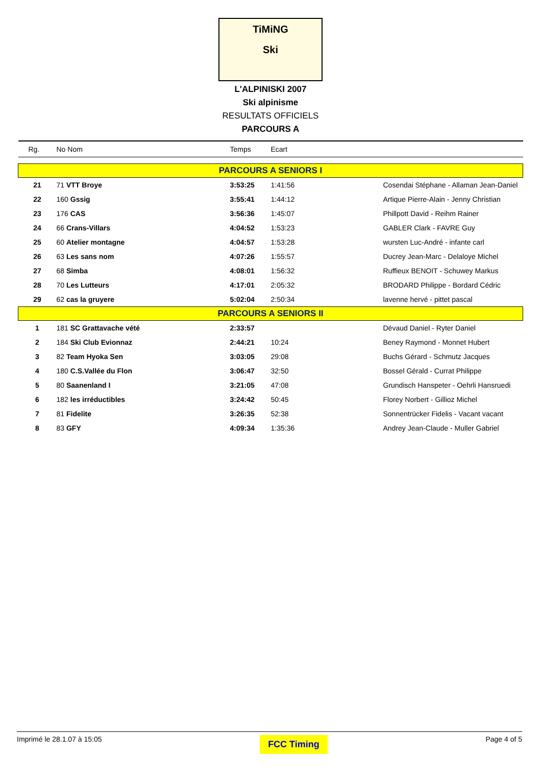TiMiNG
Ski
L'ALPINISKI 2007
Ski alpinisme
RESULTATS OFFICIELS
PARCOURS A
| Rg. | No Nom | Temps | Ecart | |
| --- | --- | --- | --- | --- |
| PARCOURS A SENIORS I | | | | |
| 21 | 71 VTT Broye | 3:53:25 | 1:41:56 | Cosendai Stéphane - Allaman Jean-Daniel |
| 22 | 160 Gssig | 3:55:41 | 1:44:12 | Artique Pierre-Alain - Jenny Christian |
| 23 | 176 CAS | 3:56:36 | 1:45:07 | Phillpott David - Reihm Rainer |
| 24 | 66 Crans-Villars | 4:04:52 | 1:53:23 | GABLER Clark - FAVRE Guy |
| 25 | 60 Atelier montagne | 4:04:57 | 1:53:28 | wursten Luc-André - infante carl |
| 26 | 63 Les sans nom | 4:07:26 | 1:55:57 | Ducrey Jean-Marc - Delaloye Michel |
| 27 | 68 Simba | 4:08:01 | 1:56:32 | Ruffieux BENOIT - Schuwey Markus |
| 28 | 70 Les Lutteurs | 4:17:01 | 2:05:32 | BRODARD Philippe - Bordard Cédric |
| 29 | 62 cas la gruyere | 5:02:04 | 2:50:34 | lavenne hervé - pittet pascal |
| PARCOURS A SENIORS II | | | | |
| 1 | 181 SC Grattavache vété | 2:33:57 | | Dévaud Daniel - Ryter Daniel |
| 2 | 184 Ski Club Evionnaz | 2:44:21 | 10:24 | Beney Raymond - Monnet Hubert |
| 3 | 82 Team Hyoka Sen | 3:03:05 | 29:08 | Buchs Gérard - Schmutz Jacques |
| 4 | 180 C.S.Vallée du Flon | 3:06:47 | 32:50 | Bossel Gérald - Currat Philippe |
| 5 | 80 Saanenland I | 3:21:05 | 47:08 | Grundisch Hanspeter - Oehrli Hansruedi |
| 6 | 182 les irréductibles | 3:24:42 | 50:45 | Florey Norbert - Gillioz Michel |
| 7 | 81 Fidelite | 3:26:35 | 52:38 | Sonnentrücker Fidelis - Vacant vacant |
| 8 | 83 GFY | 4:09:34 | 1:35:36 | Andrey Jean-Claude - Muller Gabriel |
Imprimé le 28.1.07 à 15:05 FCC Timing Page 4 of 5